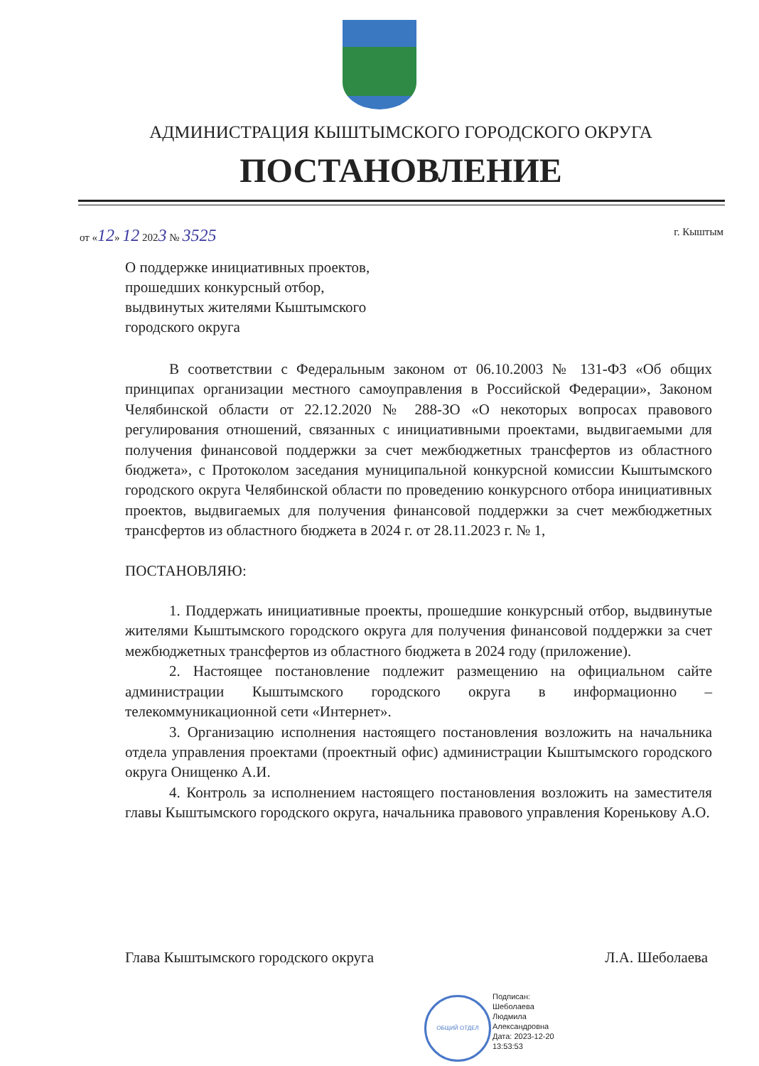АДМИНИСТРАЦИЯ КЫШТЫМСКОГО ГОРОДСКОГО ОКРУГА
ПОСТАНОВЛЕНИЕ
от «12» 12 2023 № 3525 г. Кыштым
О поддержке инициативных проектов,
прошедших конкурсный отбор,
выдвинутых жителями Кыштымского
городского округа
В соответствии с Федеральным законом от 06.10.2003 № 131-ФЗ «Об общих принципах организации местного самоуправления в Российской Федерации», Законом Челябинской области от 22.12.2020 № 288-ЗО «О некоторых вопросах правового регулирования отношений, связанных с инициативными проектами, выдвигаемыми для получения финансовой поддержки за счет межбюджетных трансфертов из областного бюджета», с Протоколом заседания муниципальной конкурсной комиссии Кыштымского городского округа Челябинской области по проведению конкурсного отбора инициативных проектов, выдвигаемых для получения финансовой поддержки за счет межбюджетных трансфертов из областного бюджета в 2024 г. от 28.11.2023 г. № 1,
ПОСТАНОВЛЯЮ:
1. Поддержать инициативные проекты, прошедшие конкурсный отбор, выдвинутые жителями Кыштымского городского округа для получения финансовой поддержки за счет межбюджетных трансфертов из областного бюджета в 2024 году (приложение).
2. Настоящее постановление подлежит размещению на официальном сайте администрации Кыштымского городского округа в информационно – телекоммуникационной сети «Интернет».
3. Организацию исполнения настоящего постановления возложить на начальника отдела управления проектами (проектный офис) администрации Кыштымского городского округа Онищенко А.И.
4. Контроль за исполнением настоящего постановления возложить на заместителя главы Кыштымского городского округа, начальника правового управления Коренькову А.О.
Глава Кыштымского городского округа Л.А. Шеболаева
ОБЩИЙ ОТДЕЛ
Подписан:
Шеболаева
Людмила
Александровна
Дата: 2023-12-20
13:53:53